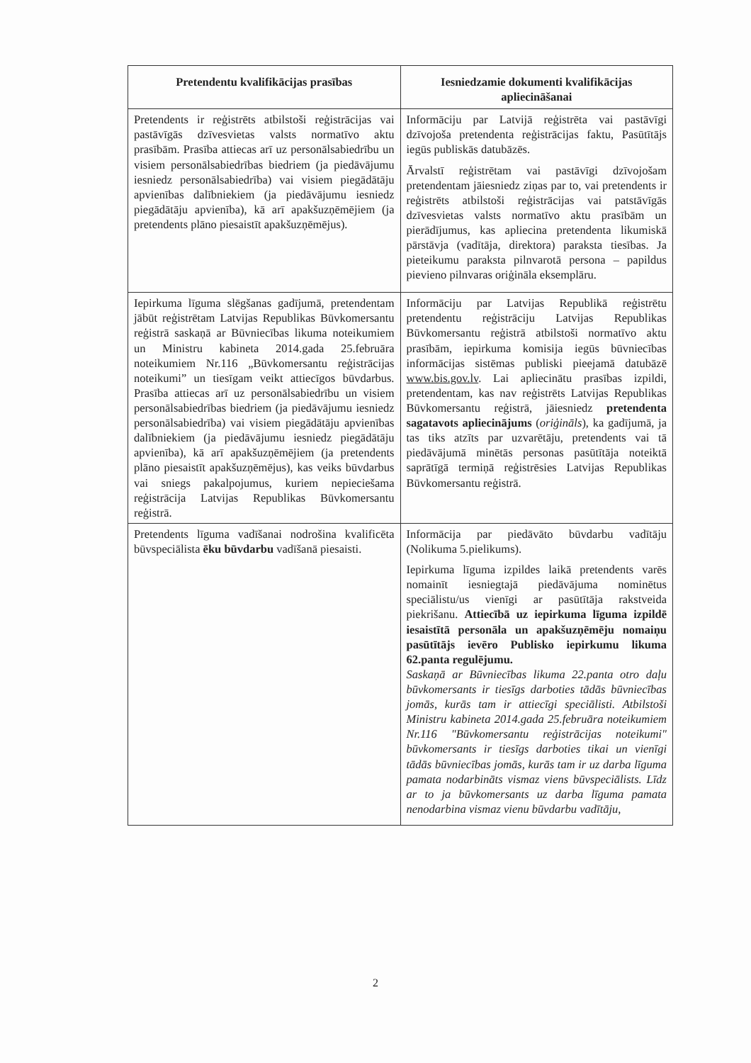| Pretendentu kvalifikācijas prasības | Iesniedzamie dokumenti kvalifikācijas apliecināšanai |
| --- | --- |
| Pretendents ir reģistrēts atbilstoši reģistrācijas vai pastāvīgās dzīvesvietas valsts normatīvo aktu prasībām. Prasība attiecas arī uz personālsabiedrību un visiem personālsabiedrības biedriem (ja piedāvājumu iesniedz personālsabiedrība) vai visiem piegādātāju apvienības dalībniekiem (ja piedāvājumu iesniedz piegādātāju apvienība), kā arī apakšuzņēmējiem (ja pretendents plāno piesaistīt apakšuzņēmējus). | Informāciju par Latvijā reģistrēta vai pastāvīgi dzīvojoša pretendenta reģistrācijas faktu, Pasūtītājs iegūs publiskās datubāzēs. Ārvalstī reģistrētam vai pastāvīgi dzīvojošam pretendentam jāiesniedz ziņas par to, vai pretendents ir reģistrēts atbilstoši reģistrācijas vai patstāvīgās dzīvesvietas valsts normatīvo aktu prasībām un pierādījumus, kas apliecina pretendenta likumiskā pārstāvja (vadītāja, direktora) paraksta tiesības. Ja pieteikumu paraksta pilnvarotā persona – papildus pievieno pilnvaras oriģināla eksemplāru. |
| Iepirkuma līguma slēgšanas gadījumā, pretendentam jābūt reģistrētam Latvijas Republikas Būvkomersantu reģistrā saskaņā ar Būvniecības likuma noteikumiem un Ministru kabineta 2014.gada 25.februāra noteikumiem Nr.116 „Būvkomersantu reģistrācijas noteikumi” un tiesīgam veikt attiecīgos būvdarbus. Prasība attiecas arī uz personālsabiedrību un visiem personālsabiedrības biedriem (ja piedāvājumu iesniedz personālsabiedrība) vai visiem piegādātāju apvienības dalībniekiem (ja piedāvājumu iesniedz piegādātāju apvienība), kā arī apakšuzņēmējiem (ja pretendents plāno piesaistīt apakšuzņēmējus), kas veiks būvdarbus vai sniegs pakalpojumus, kuriem nepieciešama reģistrācija Latvijas Republikas Būvkomersantu reģistrā. | Informāciju par Latvijas Republikā reģistrētu pretendentu reģistrāciju Latvijas Republikas Būvkomersantu reģistrā atbilstoši normatīvo aktu prasībām, iepirkuma komisija iegūs būvniecības informācijas sistēmas publiski pieejamā datubāzē www.bis.gov.lv . Lai apliecinātu prasības izpildi, pretendentam, kas nav reģistrēts Latvijas Republikas Būvkomersantu reģistrā, jāiesniedz pretendenta sagatavots apliecinājums ( oriģināls ), ka gadījumā, ja tas tiks atzīts par uzvarētāju, pretendents vai tā piedāvājumā minētās personas pasūtītāja noteiktā saprātīgā termiņā reģistrēsies Latvijas Republikas Būvkomersantu reģistrā. |
| Pretendents līguma vadīšanai nodrošina kvalificēta būvspeciālista ēku būvdarbu vadīšanā piesaisti. | Informācija par piedāvāto būvdarbu vadītāju (Nolikuma 5.pielikums). Iepirkuma līguma izpildes laikā pretendents varēs nomainīt iesniegtajā piedāvājuma nominētus speciālistu/us vienīgi ar pasūtītāja rakstveida piekrišanu. Attiecībā uz iepirkuma līguma izpildē iesaistītā personāla un apakšuzņēmēju nomaiņu pasūtītājs ievēro Publisko iepirkumu likuma 62.panta regulējumu. Saskaņā ar Būvniecības likuma 22.panta otro daļu būvkomersants ir tiesīgs darboties tādās būvniecības jomās, kurās tam ir attiecīgi speciālisti. Atbilstoši Ministru kabineta 2014.gada 25.februāra noteikumiem Nr.116 "Būvkomersantu reģistrācijas noteikumi" būvkomersants ir tiesīgs darboties tikai un vienīgi tādās būvniecības jomās, kurās tam ir uz darba līguma pamata nodarbināts vismaz viens būvspeciālists. Līdz ar to ja būvkomersants uz darba līguma pamata nenodarbina vismaz vienu būvdarbu vadītāju, |
2